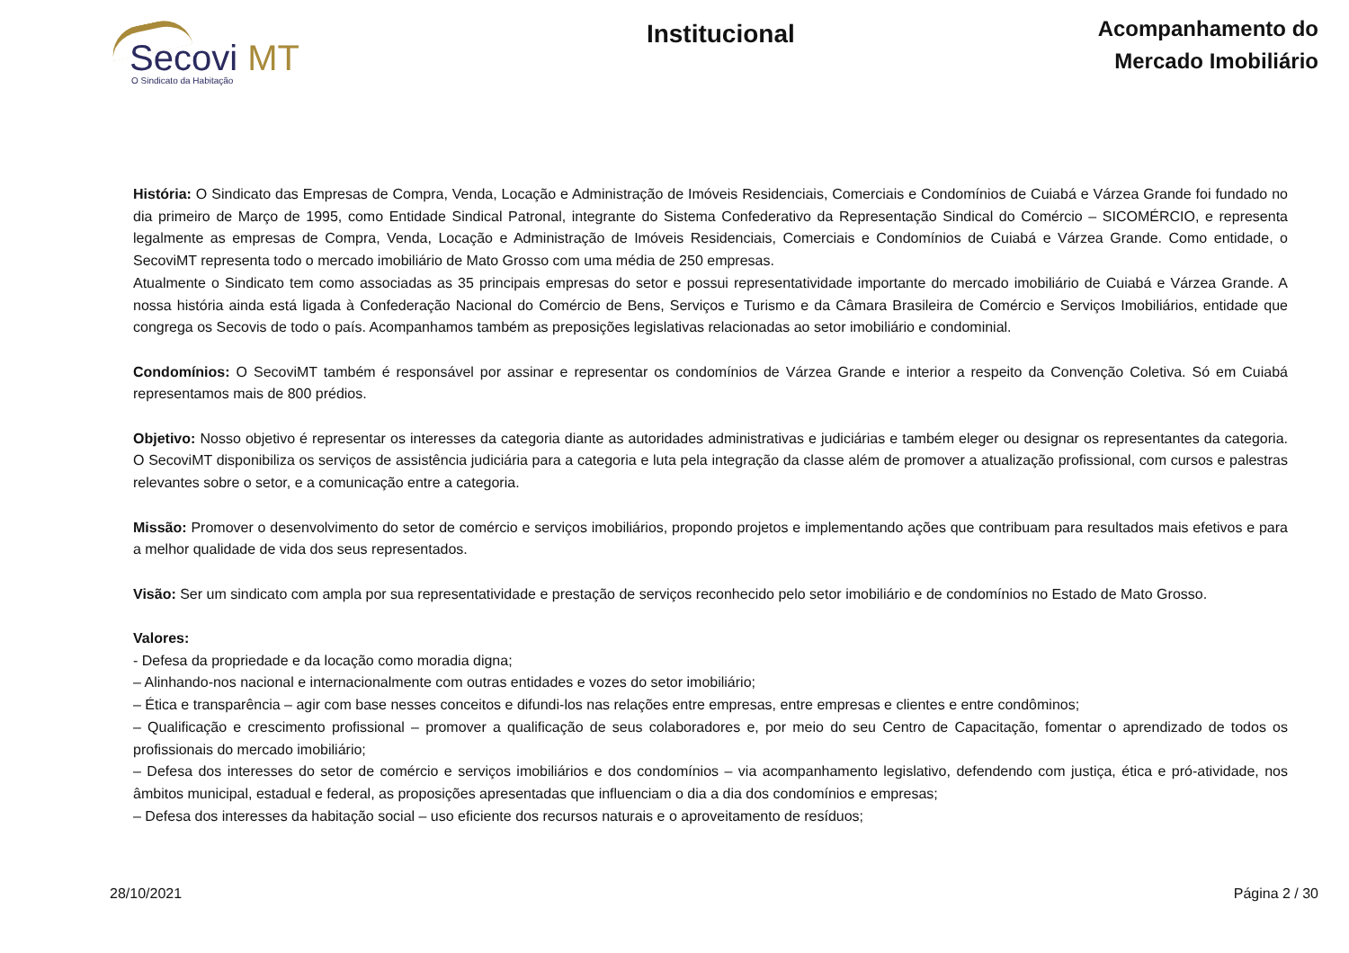Secovi MT
O Sindicato da Habitação
Institucional
Acompanhamento do
Mercado Imobiliário
História: O Sindicato das Empresas de Compra, Venda, Locação e Administração de Imóveis Residenciais, Comerciais e Condomínios de Cuiabá e Várzea Grande foi fundado no dia primeiro de Março de 1995, como Entidade Sindical Patronal, integrante do Sistema Confederativo da Representação Sindical do Comércio – SICOMÉRCIO, e representa legalmente as empresas de Compra, Venda, Locação e Administração de Imóveis Residenciais, Comerciais e Condomínios de Cuiabá e Várzea Grande. Como entidade, o SecoviMT representa todo o mercado imobiliário de Mato Grosso com uma média de 250 empresas.
Atualmente o Sindicato tem como associadas as 35 principais empresas do setor e possui representatividade importante do mercado imobiliário de Cuiabá e Várzea Grande. A nossa história ainda está ligada à Confederação Nacional do Comércio de Bens, Serviços e Turismo e da Câmara Brasileira de Comércio e Serviços Imobiliários, entidade que congrega os Secovis de todo o país. Acompanhamos também as preposições legislativas relacionadas ao setor imobiliário e condominial.
Condomínios: O SecoviMT também é responsável por assinar e representar os condomínios de Várzea Grande e interior a respeito da Convenção Coletiva. Só em Cuiabá representamos mais de 800 prédios.
Objetivo: Nosso objetivo é representar os interesses da categoria diante as autoridades administrativas e judiciárias e também eleger ou designar os representantes da categoria. O SecoviMT disponibiliza os serviços de assistência judiciária para a categoria e luta pela integração da classe além de promover a atualização profissional, com cursos e palestras relevantes sobre o setor, e a comunicação entre a categoria.
Missão: Promover o desenvolvimento do setor de comércio e serviços imobiliários, propondo projetos e implementando ações que contribuam para resultados mais efetivos e para a melhor qualidade de vida dos seus representados.
Visão: Ser um sindicato com ampla por sua representatividade e prestação de serviços reconhecido pelo setor imobiliário e de condomínios no Estado de Mato Grosso.
Valores:
- Defesa da propriedade e da locação como moradia digna;
– Alinhando-nos nacional e internacionalmente com outras entidades e vozes do setor imobiliário;
– Ética e transparência – agir com base nesses conceitos e difundi-los nas relações entre empresas, entre empresas e clientes e entre condôminos;
– Qualificação e crescimento profissional – promover a qualificação de seus colaboradores e, por meio do seu Centro de Capacitação, fomentar o aprendizado de todos os profissionais do mercado imobiliário;
– Defesa dos interesses do setor de comércio e serviços imobiliários e dos condomínios – via acompanhamento legislativo, defendendo com justiça, ética e pró-atividade, nos âmbitos municipal, estadual e federal, as proposições apresentadas que influenciam o dia a dia dos condomínios e empresas;
– Defesa dos interesses da habitação social – uso eficiente dos recursos naturais e o aproveitamento de resíduos;
28/10/2021 Página 2 / 30